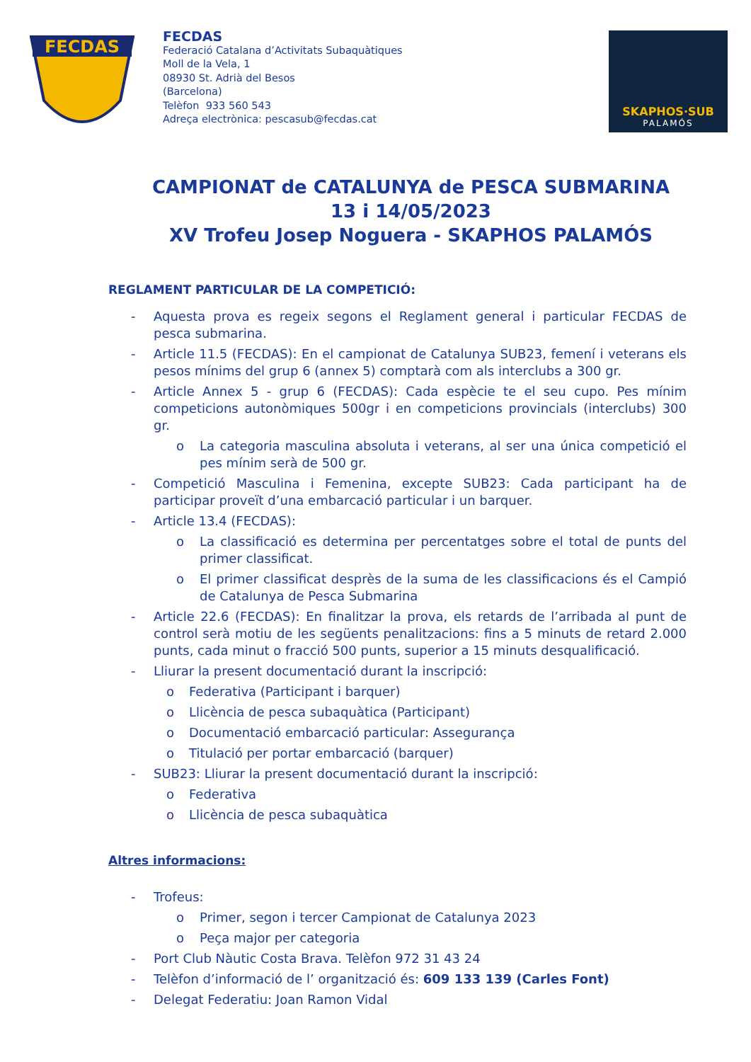FECDAS
FECDAS
Federació Catalana d’Activitats Subaquàtiques
Moll de la Vela, 1
08930 St. Adrià del Besos
(Barcelona)
Telèfon 933 560 543
Adreça electrònica: pescasub@fecdas.cat
SKAPHOS·SUB
PALAMÓS
CAMPIONAT de CATALUNYA de PESCA SUBMARINA
13 i 14/05/2023
XV Trofeu Josep Noguera - SKAPHOS PALAMÓS
REGLAMENT PARTICULAR DE LA COMPETICIÓ:
- Aquesta prova es regeix segons el Reglament general i particular FECDAS de pesca submarina.
- Article 11.5 (FECDAS): En el campionat de Catalunya SUB23, femení i veterans els pesos mínims del grup 6 (annex 5) comptarà com als interclubs a 300 gr.
- Article Annex 5 - grup 6 (FECDAS): Cada espècie te el seu cupo. Pes mínim competicions autonòmiques 500gr i en competicions provincials (interclubs) 300 gr.
o La categoria masculina absoluta i veterans, al ser una única competició el pes mínim serà de 500 gr.
- Competició Masculina i Femenina, excepte SUB23: Cada participant ha de participar proveït d’una embarcació particular i un barquer.
- Article 13.4 (FECDAS):
o La classificació es determina per percentatges sobre el total de punts del primer classificat.
o El primer classificat desprès de la suma de les classificacions és el Campió de Catalunya de Pesca Submarina
- Article 22.6 (FECDAS): En finalitzar la prova, els retards de l’arribada al punt de control serà motiu de les següents penalitzacions: fins a 5 minuts de retard 2.000 punts, cada minut o fracció 500 punts, superior a 15 minuts desqualificació.
- Lliurar la present documentació durant la inscripció:
o Federativa (Participant i barquer)
o Llicència de pesca subaquàtica (Participant)
o Documentació embarcació particular: Assegurança
o Titulació per portar embarcació (barquer)
- SUB23: Lliurar la present documentació durant la inscripció:
o Federativa
o Llicència de pesca subaquàtica
Altres informacions:
- Trofeus:
o Primer, segon i tercer Campionat de Catalunya 2023
o Peça major per categoria
- Port Club Nàutic Costa Brava. Telèfon 972 31 43 24
- Telèfon d’informació de l’ organització és: 609 133 139 (Carles Font)
- Delegat Federatiu: Joan Ramon Vidal